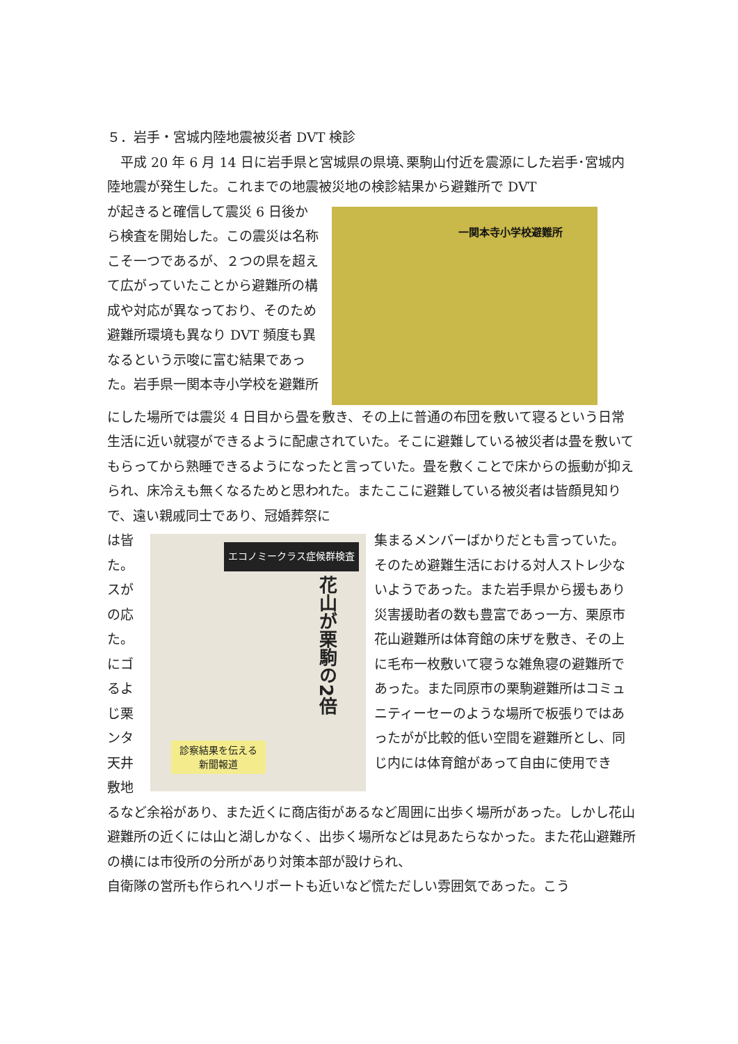５．岩手・宮城内陸地震被災者 DVT 検診
　平成 20 年 6 月 14 日に岩手県と宮城県の県境､栗駒山付近を震源にした岩手･宮城内陸地震が発生した。これまでの地震被災地の検診結果から避難所で DVT
が起きると確信して震災 6 日後から検査を開始した。この震災は名称こそ一つであるが、２つの県を超えて広がっていたことから避難所の構成や対応が異なっており、そのため避難所環境も異なり DVT 頻度も異なるという示唆に富む結果であった。岩手県一関本寺小学校を避難所
一関本寺小学校避難所
にした場所では震災 4 日目から畳を敷き、その上に普通の布団を敷いて寝るという日常生活に近い就寝ができるように配慮されていた。そこに避難している被災者は畳を敷いてもらってから熟睡できるようになったと言っていた。畳を敷くことで床からの振動が抑えられ、床冷えも無くなるためと思われた。またここに避難している被災者は皆顔見知りで、遠い親戚同士であり、冠婚葬祭に
は皆 た。 スが の応 た。 にゴ るよ じ栗 ンタ 天井 敷地
エコノミークラス症候群検査
花山が栗駒の2倍
診察結果を伝える
新聞報道
集まるメンバーばかりだとも言っていた。そのため避難生活における対人ストレ少ないようであった。また岩手県から援もあり災害援助者の数も豊富であっ一方、栗原市花山避難所は体育館の床ザを敷き、その上に毛布一枚敷いて寝うな雑魚寝の避難所であった。また同原市の栗駒避難所はコミュニティーセーのような場所で板張りではあったがが比較的低い空間を避難所とし、同じ内には体育館があって自由に使用でき
るなど余裕があり、また近くに商店街があるなど周囲に出歩く場所があった。しかし花山避難所の近くには山と湖しかなく、出歩く場所などは見あたらなかった。また花山避難所の横には市役所の分所があり対策本部が設けられ、
自衛隊の営所も作られヘリポートも近いなど慌ただしい雰囲気であった。こう